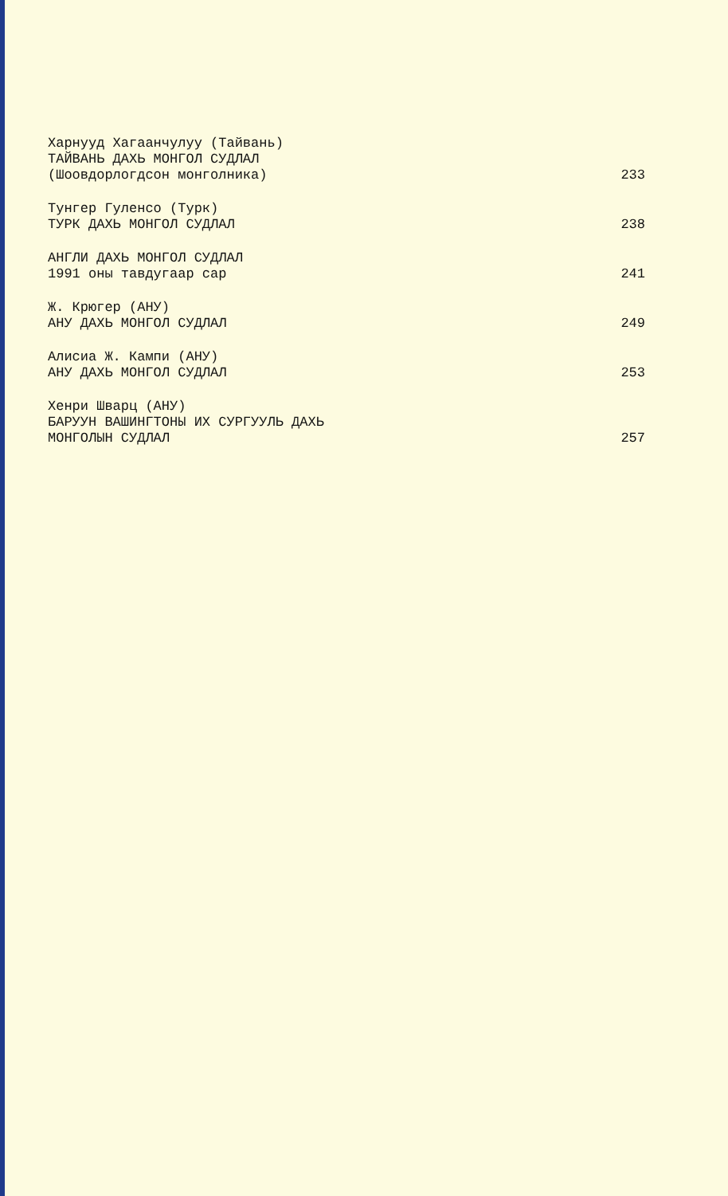Харнууд Хагаанчулуу (Тайвань)
ТАЙВАНЬ ДАХЬ МОНГОЛ СУДЛАЛ
(Шоовдорлогдсон монголника) 233
Тунгер Гуленсо (Турк)
ТУРК ДАХЬ МОНГОЛ СУДЛАЛ 238
АНГЛИ ДАХЬ МОНГОЛ СУДЛАЛ
1991 оны тавдугаар сар 241
Ж. Крюгер (АНУ)
АНУ ДАХЬ МОНГОЛ СУДЛАЛ 249
Алисиа Ж. Кампи (АНУ)
АНУ ДАХЬ МОНГОЛ СУДЛАЛ 253
Хенри Шварц (АНУ)
БАРУУН ВАШИНГТОНЫ ИХ СУРГУУЛЬ ДАХЬ
МОНГОЛЫН СУДЛАЛ 257